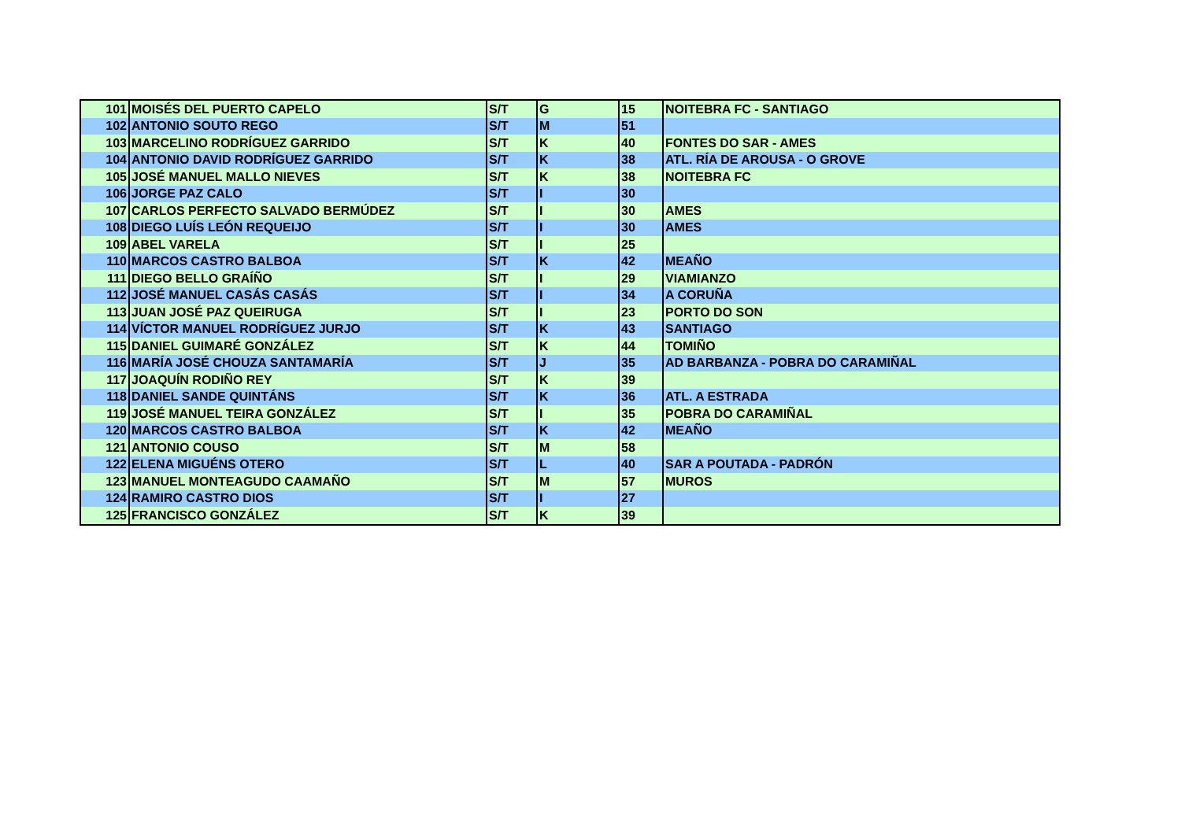| 101 | MOISÉS DEL PUERTO CAPELO | S/T | G | 15 | NOITEBRA FC - SANTIAGO |
| 102 | ANTONIO SOUTO REGO | S/T | M | 51 | |
| 103 | MARCELINO RODRÍGUEZ GARRIDO | S/T | K | 40 | FONTES DO SAR - AMES |
| 104 | ANTONIO DAVID RODRÍGUEZ GARRIDO | S/T | K | 38 | ATL. RÍA DE AROUSA - O GROVE |
| 105 | JOSÉ MANUEL MALLO NIEVES | S/T | K | 38 | NOITEBRA FC |
| 106 | JORGE PAZ CALO | S/T | I | 30 | |
| 107 | CARLOS PERFECTO SALVADO BERMÚDEZ | S/T | I | 30 | AMES |
| 108 | DIEGO LUÍS LEÓN REQUEIJO | S/T | I | 30 | AMES |
| 109 | ABEL VARELA | S/T | I | 25 | |
| 110 | MARCOS CASTRO BALBOA | S/T | K | 42 | MEAÑO |
| 111 | DIEGO BELLO GRAÍÑO | S/T | I | 29 | VIAMIANZO |
| 112 | JOSÉ MANUEL CASÁS CASÁS | S/T | I | 34 | A CORUÑA |
| 113 | JUAN JOSÉ PAZ QUEIRUGA | S/T | I | 23 | PORTO DO SON |
| 114 | VÍCTOR MANUEL RODRÍGUEZ JURJO | S/T | K | 43 | SANTIAGO |
| 115 | DANIEL GUIMARÉ GONZÁLEZ | S/T | K | 44 | TOMIÑO |
| 116 | MARÍA JOSÉ CHOUZA SANTAMARÍA | S/T | J | 35 | AD BARBANZA - POBRA DO CARAMIÑAL |
| 117 | JOAQUÍN RODIÑO REY | S/T | K | 39 | |
| 118 | DANIEL SANDE QUINTÁNS | S/T | K | 36 | ATL. A ESTRADA |
| 119 | JOSÉ MANUEL TEIRA GONZÁLEZ | S/T | I | 35 | POBRA DO CARAMIÑAL |
| 120 | MARCOS CASTRO BALBOA | S/T | K | 42 | MEAÑO |
| 121 | ANTONIO COUSO | S/T | M | 58 | |
| 122 | ELENA MIGUÉNS OTERO | S/T | L | 40 | SAR A POUTADA - PADRÓN |
| 123 | MANUEL MONTEAGUDO CAAMAÑO | S/T | M | 57 | MUROS |
| 124 | RAMIRO CASTRO DIOS | S/T | I | 27 | |
| 125 | FRANCISCO GONZÁLEZ | S/T | K | 39 | |